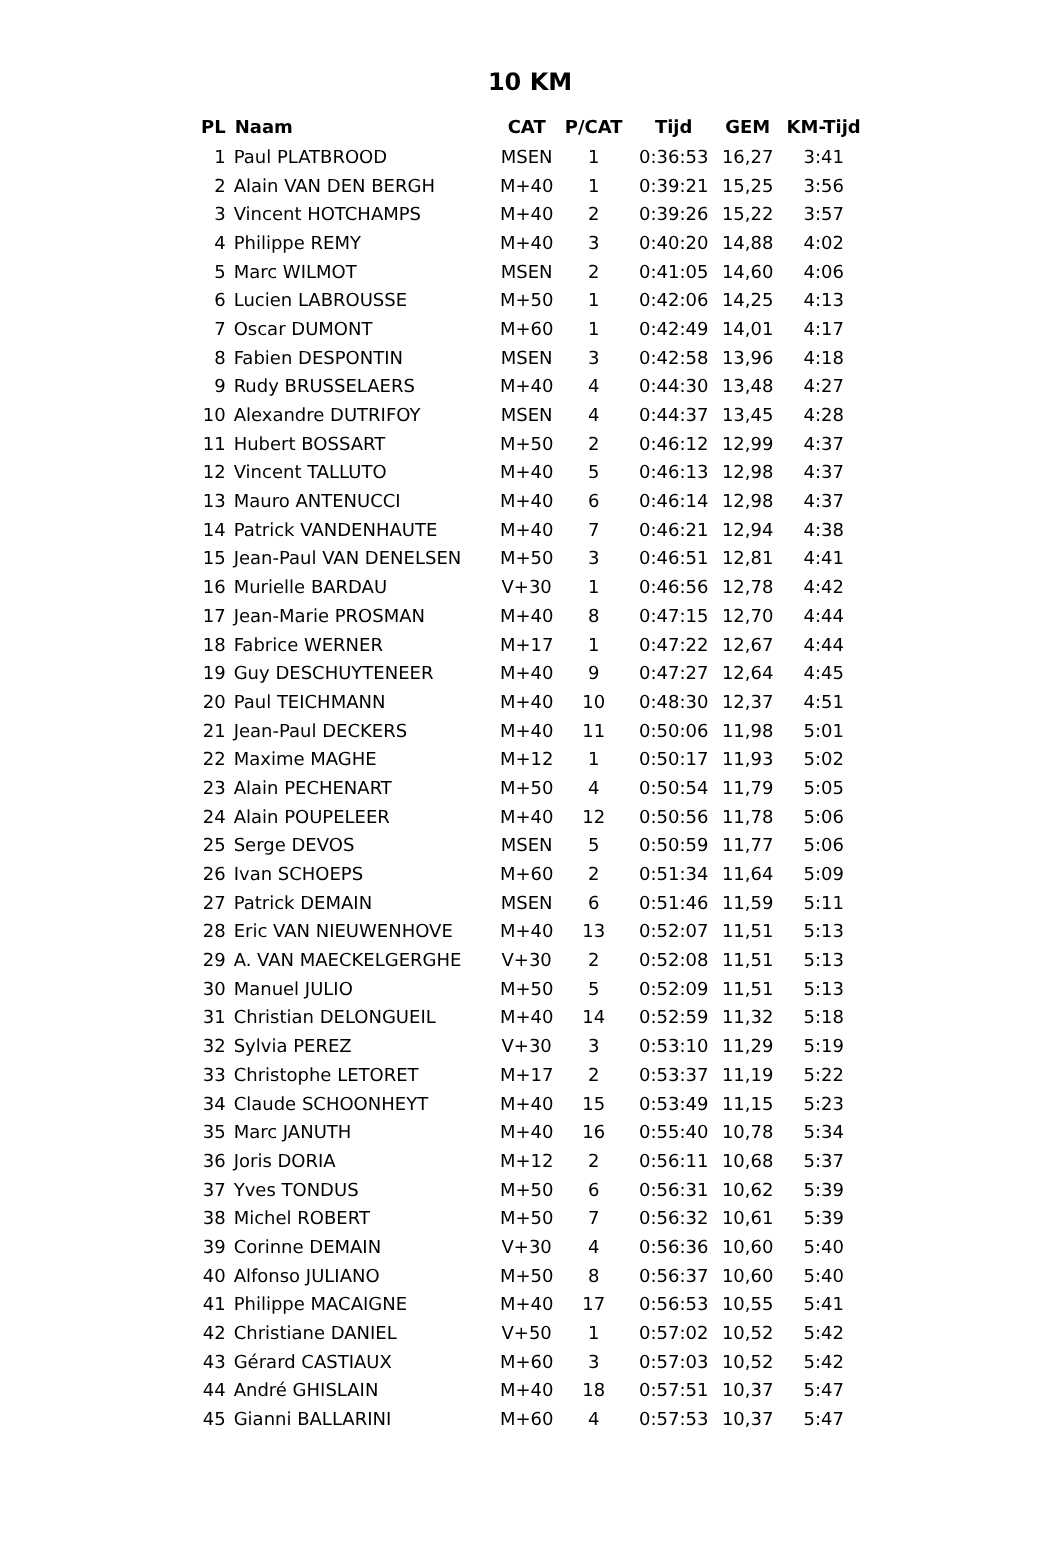10 KM
| PL | Naam | CAT | P/CAT | Tijd | GEM | KM-Tijd |
| --- | --- | --- | --- | --- | --- | --- |
| 1 | Paul PLATBROOD | MSEN | 1 | 0:36:53 | 16,27 | 3:41 |
| 2 | Alain VAN DEN BERGH | M+40 | 1 | 0:39:21 | 15,25 | 3:56 |
| 3 | Vincent HOTCHAMPS | M+40 | 2 | 0:39:26 | 15,22 | 3:57 |
| 4 | Philippe REMY | M+40 | 3 | 0:40:20 | 14,88 | 4:02 |
| 5 | Marc WILMOT | MSEN | 2 | 0:41:05 | 14,60 | 4:06 |
| 6 | Lucien LABROUSSE | M+50 | 1 | 0:42:06 | 14,25 | 4:13 |
| 7 | Oscar DUMONT | M+60 | 1 | 0:42:49 | 14,01 | 4:17 |
| 8 | Fabien DESPONTIN | MSEN | 3 | 0:42:58 | 13,96 | 4:18 |
| 9 | Rudy BRUSSELAERS | M+40 | 4 | 0:44:30 | 13,48 | 4:27 |
| 10 | Alexandre DUTRIFOY | MSEN | 4 | 0:44:37 | 13,45 | 4:28 |
| 11 | Hubert BOSSART | M+50 | 2 | 0:46:12 | 12,99 | 4:37 |
| 12 | Vincent TALLUTO | M+40 | 5 | 0:46:13 | 12,98 | 4:37 |
| 13 | Mauro ANTENUCCI | M+40 | 6 | 0:46:14 | 12,98 | 4:37 |
| 14 | Patrick VANDENHAUTE | M+40 | 7 | 0:46:21 | 12,94 | 4:38 |
| 15 | Jean-Paul VAN DENELSEN | M+50 | 3 | 0:46:51 | 12,81 | 4:41 |
| 16 | Murielle BARDAU | V+30 | 1 | 0:46:56 | 12,78 | 4:42 |
| 17 | Jean-Marie PROSMAN | M+40 | 8 | 0:47:15 | 12,70 | 4:44 |
| 18 | Fabrice WERNER | M+17 | 1 | 0:47:22 | 12,67 | 4:44 |
| 19 | Guy DESCHUYTENEER | M+40 | 9 | 0:47:27 | 12,64 | 4:45 |
| 20 | Paul TEICHMANN | M+40 | 10 | 0:48:30 | 12,37 | 4:51 |
| 21 | Jean-Paul DECKERS | M+40 | 11 | 0:50:06 | 11,98 | 5:01 |
| 22 | Maxime MAGHE | M+12 | 1 | 0:50:17 | 11,93 | 5:02 |
| 23 | Alain PECHENART | M+50 | 4 | 0:50:54 | 11,79 | 5:05 |
| 24 | Alain POUPELEER | M+40 | 12 | 0:50:56 | 11,78 | 5:06 |
| 25 | Serge DEVOS | MSEN | 5 | 0:50:59 | 11,77 | 5:06 |
| 26 | Ivan SCHOEPS | M+60 | 2 | 0:51:34 | 11,64 | 5:09 |
| 27 | Patrick DEMAIN | MSEN | 6 | 0:51:46 | 11,59 | 5:11 |
| 28 | Eric VAN NIEUWENHOVE | M+40 | 13 | 0:52:07 | 11,51 | 5:13 |
| 29 | A. VAN MAECKELGERGHE | V+30 | 2 | 0:52:08 | 11,51 | 5:13 |
| 30 | Manuel JULIO | M+50 | 5 | 0:52:09 | 11,51 | 5:13 |
| 31 | Christian DELONGUEIL | M+40 | 14 | 0:52:59 | 11,32 | 5:18 |
| 32 | Sylvia PEREZ | V+30 | 3 | 0:53:10 | 11,29 | 5:19 |
| 33 | Christophe LETORET | M+17 | 2 | 0:53:37 | 11,19 | 5:22 |
| 34 | Claude SCHOONHEYT | M+40 | 15 | 0:53:49 | 11,15 | 5:23 |
| 35 | Marc JANUTH | M+40 | 16 | 0:55:40 | 10,78 | 5:34 |
| 36 | Joris DORIA | M+12 | 2 | 0:56:11 | 10,68 | 5:37 |
| 37 | Yves TONDUS | M+50 | 6 | 0:56:31 | 10,62 | 5:39 |
| 38 | Michel ROBERT | M+50 | 7 | 0:56:32 | 10,61 | 5:39 |
| 39 | Corinne DEMAIN | V+30 | 4 | 0:56:36 | 10,60 | 5:40 |
| 40 | Alfonso JULIANO | M+50 | 8 | 0:56:37 | 10,60 | 5:40 |
| 41 | Philippe MACAIGNE | M+40 | 17 | 0:56:53 | 10,55 | 5:41 |
| 42 | Christiane DANIEL | V+50 | 1 | 0:57:02 | 10,52 | 5:42 |
| 43 | Gérard CASTIAUX | M+60 | 3 | 0:57:03 | 10,52 | 5:42 |
| 44 | André GHISLAIN | M+40 | 18 | 0:57:51 | 10,37 | 5:47 |
| 45 | Gianni BALLARINI | M+60 | 4 | 0:57:53 | 10,37 | 5:47 |